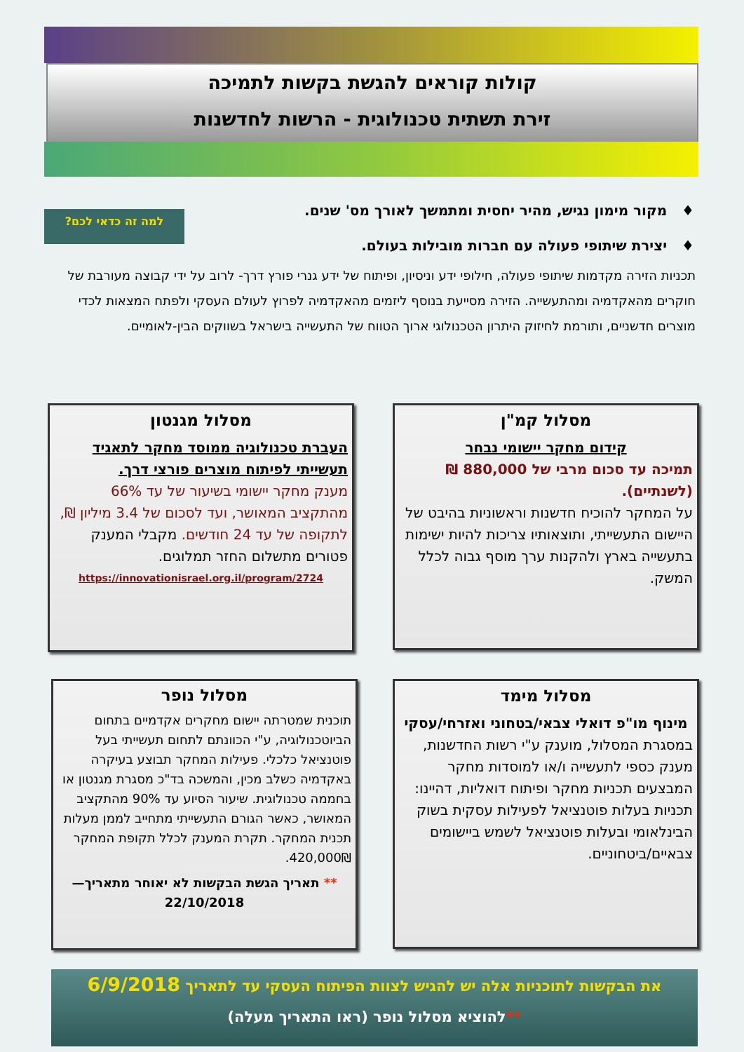קולות קוראים להגשת בקשות לתמיכה
זירת תשתית טכנולוגית - הרשות לחדשנות
♦ מקור מימון נגיש, מהיר יחסית ומתמשך לאורך מס' שנים.
♦ יצירת שיתופי פעולה עם חברות מובילות בעולם.
למה זה כדאי לכם?
תכניות הזירה מקדמות שיתופי פעולה, חילופי ידע וניסיון, ופיתוח של ידע גנרי פורץ דרך- לרוב על ידי קבוצה מעורבת של חוקרים מהאקדמיה ומהתעשייה. הזירה מסייעת בנוסף ליזמים מהאקדמיה לפרוץ לעולם העסקי ולפתח המצאות לכדי מוצרים חדשניים, ותורמת לחיזוק היתרון הטכנולוגי ארוך הטווח של התעשייה בישראל בשווקים הבין-לאומיים.
מסלול קמ"ן
קידום מחקר יישומי נבחר
תמיכה עד סכום מרבי של 880,000 ₪ (לשנתיים).
על המחקר להוכיח חדשנות וראשוניות בהיבט של היישום התעשייתי, ותוצאותיו צריכות להיות ישימות בתעשייה בארץ ולהקנות ערך מוסף גבוה לכלל המשק.
מסלול מגנטון
העברת טכנולוגיה ממוסד מחקר לתאגיד תעשייתי לפיתוח מוצרים פורצי דרך.
מענק מחקר יישומי בשיעור של עד 66% מהתקציב המאושר, ועד לסכום של 3.4 מיליון ₪, לתקופה של עד 24 חודשים. מקבלי המענק פטורים מתשלום החזר תמלוגים.
https://innovationisrael.org.il/program/2724
מסלול מימד
מינוף מו"פ דואלי צבאי/בטחוני ואזרחי/עסקי
במסגרת המסלול, מוענק ע"י רשות החדשנות, מענק כספי לתעשייה ו/או למוסדות מחקר המבצעים תכניות מחקר ופיתוח דואליות, דהיינו: תכניות בעלות פוטנציאל לפעילות עסקית בשוק הבינלאומי ובעלות פוטנציאל לשמש ביישומים צבאיים/ביטחוניים.
מסלול נופר
תוכנית שמטרתה יישום מחקרים אקדמיים בתחום הביוטכנולוגיה, ע"י הכוונתם לתחום תעשייתי בעל פוטנציאל כלכלי. פעילות המחקר תבוצע בעיקרה באקדמיה כשלב מכין, והמשכה בד"כ מסגרת מגנטון או בחממה טכנולוגית. שיעור הסיוע עד 90% מהתקציב המאושר, כאשר הגורם התעשייתי מתחייב לממן מעלות תכנית המחקר. תקרת המענק לכלל תקופת המחקר 420,000₪.
** תאריך הגשת הבקשות לא יאוחר מתאריך—22/10/2018
את הבקשות לתוכניות אלה יש להגיש לצוות הפיתוח העסקי עד לתאריך 6/9/2018
**להוציא מסלול נופר (ראו התאריך מעלה)